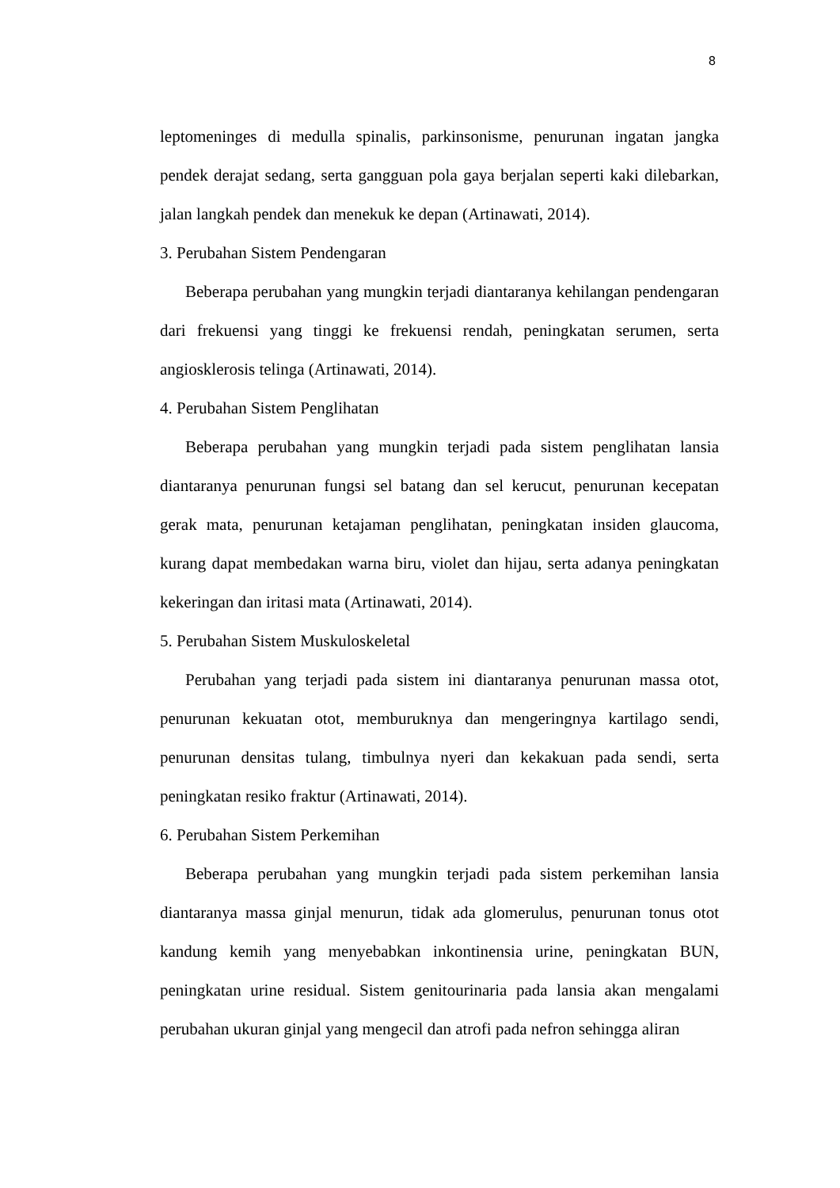8
leptomeninges di medulla spinalis, parkinsonisme, penurunan ingatan jangka pendek derajat sedang, serta gangguan pola gaya berjalan seperti kaki dilebarkan, jalan langkah pendek dan menekuk ke depan (Artinawati, 2014).
3. Perubahan Sistem Pendengaran
Beberapa perubahan yang mungkin terjadi diantaranya kehilangan pendengaran dari frekuensi yang tinggi ke frekuensi rendah, peningkatan serumen, serta angiosklerosis telinga (Artinawati, 2014).
4. Perubahan Sistem Penglihatan
Beberapa perubahan yang mungkin terjadi pada sistem penglihatan lansia diantaranya penurunan fungsi sel batang dan sel kerucut, penurunan kecepatan gerak mata, penurunan ketajaman penglihatan, peningkatan insiden glaucoma, kurang dapat membedakan warna biru, violet dan hijau, serta adanya peningkatan kekeringan dan iritasi mata (Artinawati, 2014).
5. Perubahan Sistem Muskuloskeletal
Perubahan yang terjadi pada sistem ini diantaranya penurunan massa otot, penurunan kekuatan otot, memburuknya dan mengeringnya kartilago sendi, penurunan densitas tulang, timbulnya nyeri dan kekakuan pada sendi, serta peningkatan resiko fraktur (Artinawati, 2014).
6. Perubahan Sistem Perkemihan
Beberapa perubahan yang mungkin terjadi pada sistem perkemihan lansia diantaranya massa ginjal menurun, tidak ada glomerulus, penurunan tonus otot kandung kemih yang menyebabkan inkontinensia urine, peningkatan BUN, peningkatan urine residual. Sistem genitourinaria pada lansia akan mengalami perubahan ukuran ginjal yang mengecil dan atrofi pada nefron sehingga aliran